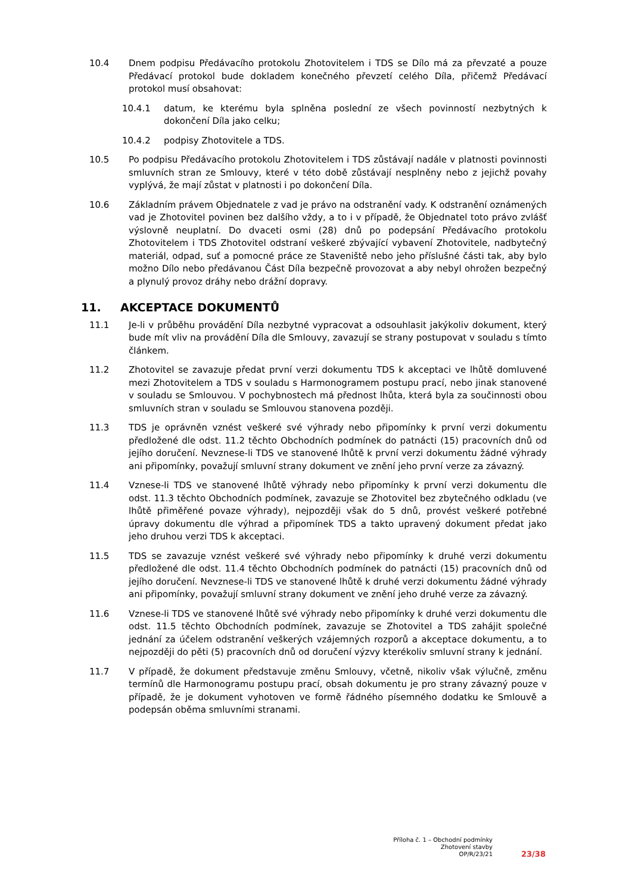10.4 Dnem podpisu Předávacího protokolu Zhotovitelem i TDS se Dílo má za převzaté a pouze Předávací protokol bude dokladem konečného převzetí celého Díla, přičemž Předávací protokol musí obsahovat:
10.4.1 datum, ke kterému byla splněna poslední ze všech povinností nezbytných k dokončení Díla jako celku;
10.4.2 podpisy Zhotovitele a TDS.
10.5 Po podpisu Předávacího protokolu Zhotovitelem i TDS zůstávají nadále v platnosti povinnosti smluvních stran ze Smlouvy, které v této době zůstávají nesplněny nebo z jejichž povahy vyplývá, že mají zůstat v platnosti i po dokončení Díla.
10.6 Základním právem Objednatele z vad je právo na odstranění vady. K odstranění oznámených vad je Zhotovitel povinen bez dalšího vždy, a to i v případě, že Objednatel toto právo zvlášť výslovně neuplatní. Do dvaceti osmi (28) dnů po podepsání Předávacího protokolu Zhotovitelem i TDS Zhotovitel odstraní veškeré zbývající vybavení Zhotovitele, nadbytečný materiál, odpad, suť a pomocné práce ze Staveniště nebo jeho příslušné části tak, aby bylo možno Dílo nebo předávanou Část Díla bezpečně provozovat a aby nebyl ohrožen bezpečný a plynulý provoz dráhy nebo drážní dopravy.
11. AKCEPTACE DOKUMENTŮ
11.1 Je-li v průběhu provádění Díla nezbytné vypracovat a odsouhlasit jakýkoliv dokument, který bude mít vliv na provádění Díla dle Smlouvy, zavazují se strany postupovat v souladu s tímto článkem.
11.2 Zhotovitel se zavazuje předat první verzi dokumentu TDS k akceptaci ve lhůtě domluvené mezi Zhotovitelem a TDS v souladu s Harmonogramem postupu prací, nebo jinak stanovené v souladu se Smlouvou. V pochybnostech má přednost lhůta, která byla za součinnosti obou smluvních stran v souladu se Smlouvou stanovena později.
11.3 TDS je oprávněn vznést veškeré své výhrady nebo připomínky k první verzi dokumentu předložené dle odst. 11.2 těchto Obchodních podmínek do patnácti (15) pracovních dnů od jejího doručení. Nevznese-li TDS ve stanovené lhůtě k první verzi dokumentu žádné výhrady ani připomínky, považují smluvní strany dokument ve znění jeho první verze za závazný.
11.4 Vznese-li TDS ve stanovené lhůtě výhrady nebo připomínky k první verzi dokumentu dle odst. 11.3 těchto Obchodních podmínek, zavazuje se Zhotovitel bez zbytečného odkladu (ve lhůtě přiměřené povaze výhrady), nejpozději však do 5 dnů, provést veškeré potřebné úpravy dokumentu dle výhrad a připomínek TDS a takto upravený dokument předat jako jeho druhou verzi TDS k akceptaci.
11.5 TDS se zavazuje vznést veškeré své výhrady nebo připomínky k druhé verzi dokumentu předložené dle odst. 11.4 těchto Obchodních podmínek do patnácti (15) pracovních dnů od jejího doručení. Nevznese-li TDS ve stanovené lhůtě k druhé verzi dokumentu žádné výhrady ani připomínky, považují smluvní strany dokument ve znění jeho druhé verze za závazný.
11.6 Vznese-li TDS ve stanovené lhůtě své výhrady nebo připomínky k druhé verzi dokumentu dle odst. 11.5 těchto Obchodních podmínek, zavazuje se Zhotovitel a TDS zahájit společné jednání za účelem odstranění veškerých vzájemných rozporů a akceptace dokumentu, a to nejpozději do pěti (5) pracovních dnů od doručení výzvy kterékoliv smluvní strany k jednání.
11.7 V případě, že dokument představuje změnu Smlouvy, včetně, nikoliv však výlučně, změnu termínů dle Harmonogramu postupu prací, obsah dokumentu je pro strany závazný pouze v případě, že je dokument vyhotoven ve formě řádného písemného dodatku ke Smlouvě a podepsán oběma smluvními stranami.
Příloha č. 1 – Obchodní podmínky
Zhotovení stavby
OP/R/23/21
23/38